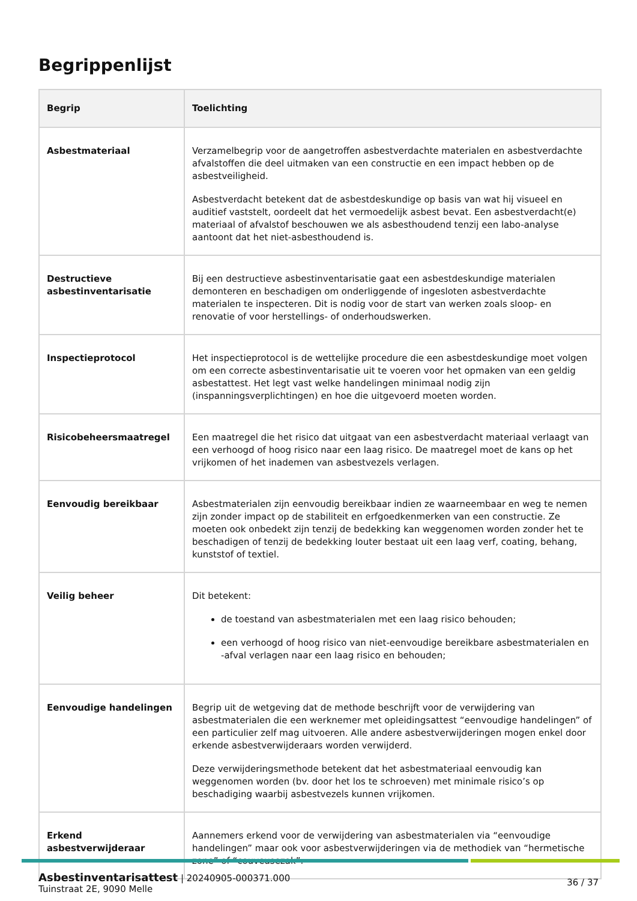Begrippenlijst
| Begrip | Toelichting |
| --- | --- |
| Asbestmateriaal | Verzamelbegrip voor de aangetroffen asbestverdachte materialen en asbestverdachte afvalstoffen die deel uitmaken van een constructie en een impact hebben op de asbestveiligheid. Asbestverdacht betekent dat de asbestdeskundige op basis van wat hij visueel en auditief vaststelt, oordeelt dat het vermoedelijk asbest bevat. Een asbestverdacht(e) materiaal of afvalstof beschouwen we als asbesthoudend tenzij een labo-analyse aantoont dat het niet-asbesthoudend is. |
| Destructieve asbestinventarisatie | Bij een destructieve asbestinventarisatie gaat een asbestdeskundige materialen demonteren en beschadigen om onderliggende of ingesloten asbestverdachte materialen te inspecteren. Dit is nodig voor de start van werken zoals sloop- en renovatie of voor herstellings- of onderhoudswerken. |
| Inspectieprotocol | Het inspectieprotocol is de wettelijke procedure die een asbestdeskundige moet volgen om een correcte asbestinventarisatie uit te voeren voor het opmaken van een geldig asbestattest. Het legt vast welke handelingen minimaal nodig zijn (inspanningsverplichtingen) en hoe die uitgevoerd moeten worden. |
| Risicobeheersmaatregel | Een maatregel die het risico dat uitgaat van een asbestverdacht materiaal verlaagt van een verhoogd of hoog risico naar een laag risico. De maatregel moet de kans op het vrijkomen of het inademen van asbestvezels verlagen. |
| Eenvoudig bereikbaar | Asbestmaterialen zijn eenvoudig bereikbaar indien ze waarneembaar en weg te nemen zijn zonder impact op de stabiliteit en erfgoedkenmerken van een constructie. Ze moeten ook onbedekt zijn tenzij de bedekking kan weggenomen worden zonder het te beschadigen of tenzij de bedekking louter bestaat uit een laag verf, coating, behang, kunststof of textiel. |
| Veilig beheer | Dit betekent: de toestand van asbestmaterialen met een laag risico behouden; een verhoogd of hoog risico van niet-eenvoudige bereikbare asbestmaterialen en -afval verlagen naar een laag risico en behouden; |
| Eenvoudige handelingen | Begrip uit de wetgeving dat de methode beschrijft voor de verwijdering van asbestmaterialen die een werknemer met opleidingsattest “eenvoudige handelingen” of een particulier zelf mag uitvoeren. Alle andere asbestverwijderingen mogen enkel door erkende asbestverwijderaars worden verwijderd. Deze verwijderingsmethode betekent dat het asbestmateriaal eenvoudig kan weggenomen worden (bv. door het los te schroeven) met minimale risico’s op beschadiging waarbij asbestvezels kunnen vrijkomen. |
| Erkend asbestverwijderaar | Aannemers erkend voor de verwijdering van asbestmaterialen via “eenvoudige handelingen” maar ook voor asbestverwijderingen via de methodiek van “hermetische zone” of “couveusezak”. |
Asbestinventarisattest | 20240905-000371.000
Tuinstraat 2E, 9090 Melle
36 / 37